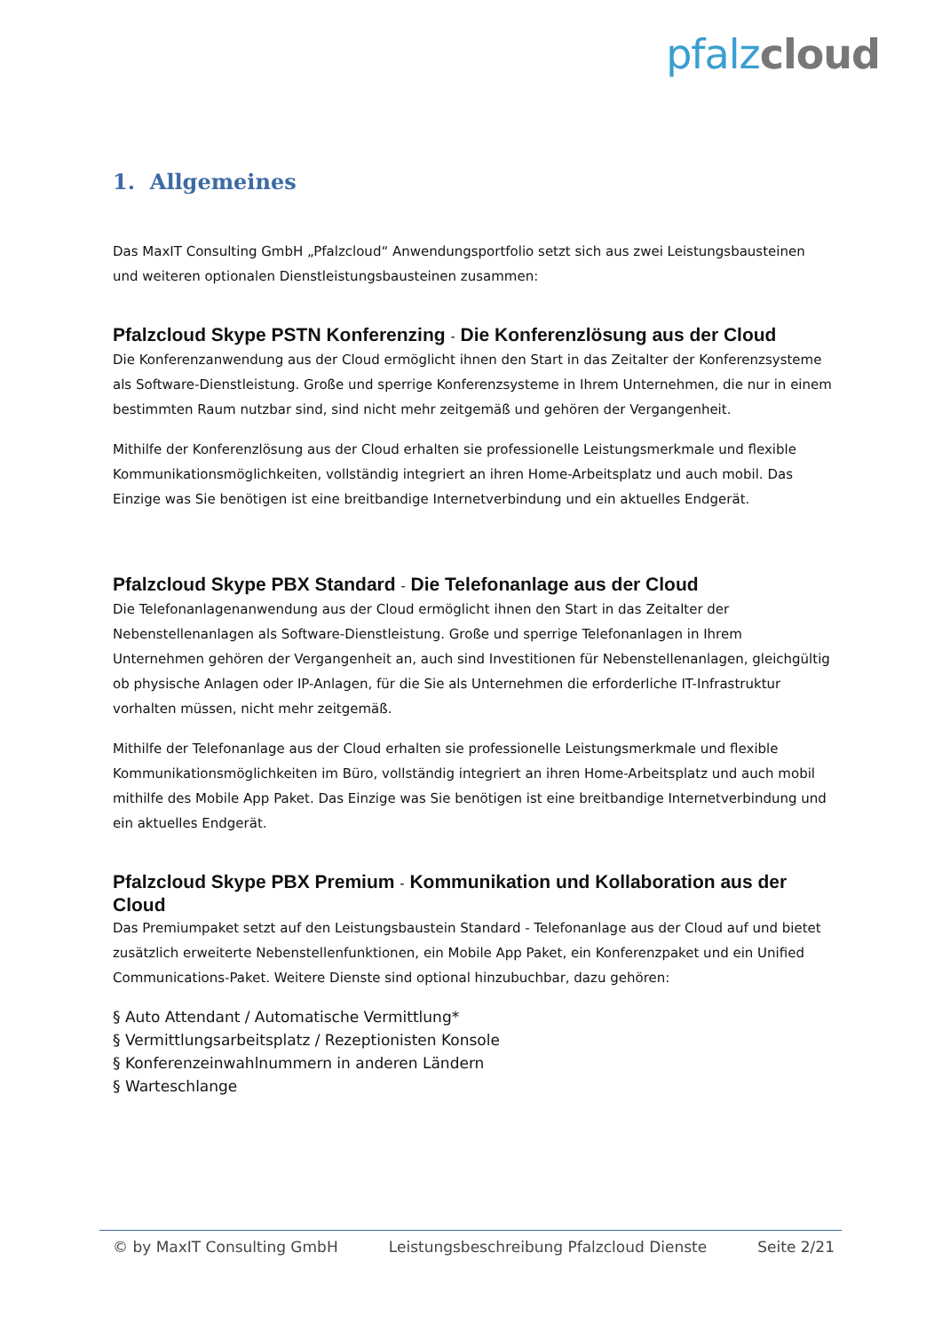pfalz cloud
1. Allgemeines
Das MaxIT Consulting GmbH „Pfalzcloud“ Anwendungsportfolio setzt sich aus zwei Leistungsbausteinen und weiteren optionalen Dienstleistungsbausteinen zusammen:
Pfalzcloud Skype PSTN Konferenzing - Die Konferenzlösung aus der Cloud
Die Konferenzanwendung aus der Cloud ermöglicht ihnen den Start in das Zeitalter der Konferenzsysteme als Software-Dienstleistung. Große und sperrige Konferenzsysteme in Ihrem Unternehmen, die nur in einem bestimmten Raum nutzbar sind, sind nicht mehr zeitgemäß und gehören der Vergangenheit.
Mithilfe der Konferenzlösung aus der Cloud erhalten sie professionelle Leistungsmerkmale und flexible Kommunikationsmöglichkeiten, vollständig integriert an ihren Home-Arbeitsplatz und auch mobil. Das Einzige was Sie benötigen ist eine breitbandige Internetverbindung und ein aktuelles Endgerät.
Pfalzcloud Skype PBX Standard - Die Telefonanlage aus der Cloud
Die Telefonanlagenanwendung aus der Cloud ermöglicht ihnen den Start in das Zeitalter der Nebenstellenanlagen als Software-Dienstleistung. Große und sperrige Telefonanlagen in Ihrem Unternehmen gehören der Vergangenheit an, auch sind Investitionen für Nebenstellenanlagen, gleichgültig ob physische Anlagen oder IP-Anlagen, für die Sie als Unternehmen die erforderliche IT-Infrastruktur vorhalten müssen, nicht mehr zeitgemäß.
Mithilfe der Telefonanlage aus der Cloud erhalten sie professionelle Leistungsmerkmale und flexible Kommunikationsmöglichkeiten im Büro, vollständig integriert an ihren Home-Arbeitsplatz und auch mobil mithilfe des Mobile App Paket. Das Einzige was Sie benötigen ist eine breitbandige Internetverbindung und ein aktuelles Endgerät.
Pfalzcloud Skype PBX Premium - Kommunikation und Kollaboration aus der Cloud
Das Premiumpaket setzt auf den Leistungsbaustein Standard - Telefonanlage aus der Cloud auf und bietet zusätzlich erweiterte Nebenstellenfunktionen, ein Mobile App Paket, ein Konferenzpaket und ein Unified Communications-Paket. Weitere Dienste sind optional hinzubuchbar, dazu gehören:
§ Auto Attendant / Automatische Vermittlung*
§ Vermittlungsarbeitsplatz / Rezeptionisten Konsole
§ Konferenzeinwahlnummern in anderen Ländern
§ Warteschlange
© by MaxIT Consulting GmbH Leistungsbeschreibung Pfalzcloud Dienste Seite 2/21